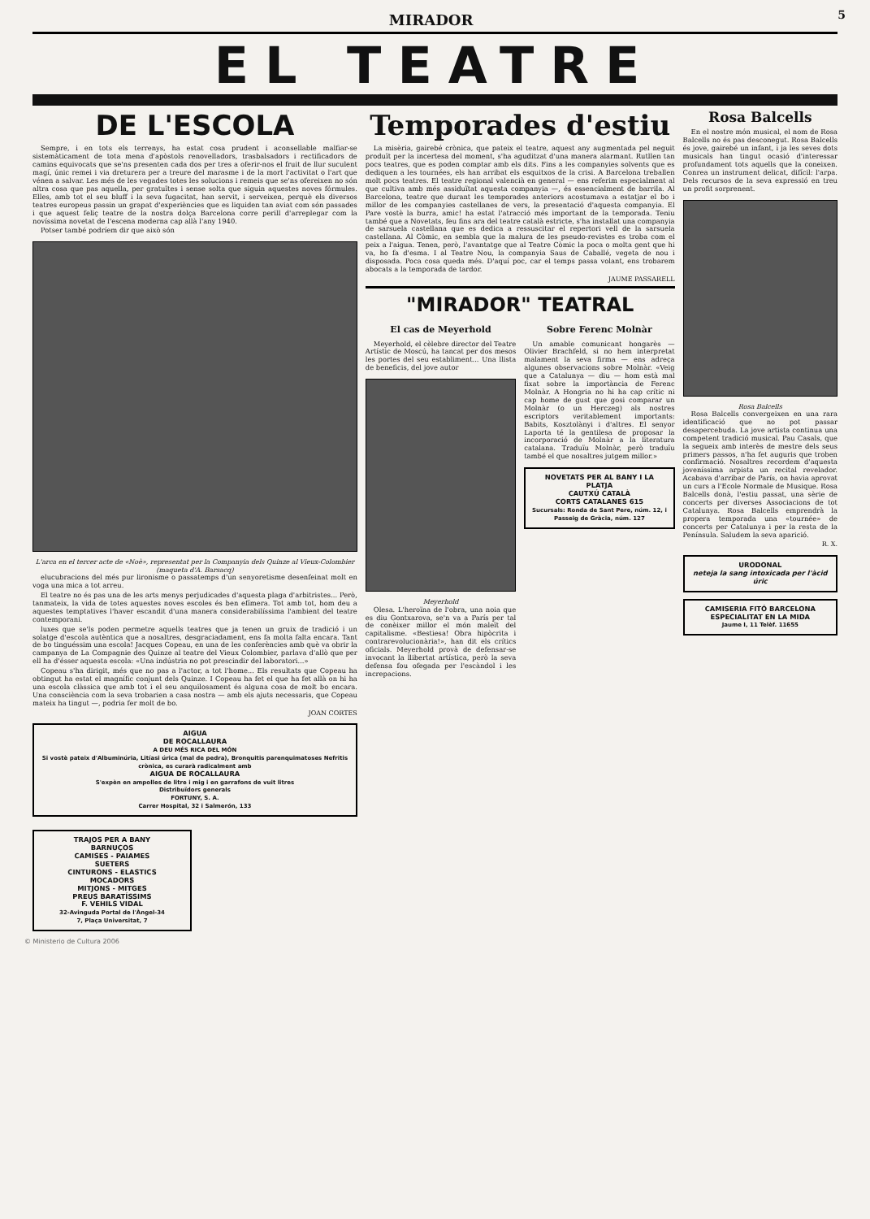MIRADOR 5
EL TEATRE
DE L'ESCOLA
Sempre, i en tots els terrenys, ha estat cosa prudent i aconsellable malfiar-se sistemàticament de tota mena d'apòstols renovelladors, trasbalsadors i rectificadors de camins equivocats que se'ns presenten cada dos per tres a oferir-nos el fruit de llur suculent magí, únic remei i via dreturera per a treure del marasme i de la mort l'activitat o l'art que vénen a salvar. Les més de les vegades totes les solucions i remeis que se'ns ofereixen no són altra cosa que pas aquella, per gratuïtes i sense solta que siguin aquestes noves fórmules. Elles, amb tot el seu bluff i la seva fugacitat, han servit, i serveixen, perquè els diversos teatres europeus passin un grapat d'experiències que es liquiden tan aviat com són passades i que aquest feliç teatre de la nostra dolça Barcelona corre perill d'arreplegar com la novíssima novetat de l'escena moderna cap allà l'any 1940.
Potser també podríem dir que això són
L'arca en el tercer acte de «Noè», representat per la Companyia dels Quinze al Vieux-Colombier (maqueta d'A. Barsacq)
elucubracions del més pur lironisme o passatemps d'un senyoretisme desenfeinat molt en voga una mica a tot arreu.
El teatre no és pas una de les arts menys perjudicades d'aquesta plaga d'arbitristes... Però, tanmateix, la vida de totes aquestes noves escoles és ben efímera. Tot amb tot, hom deu a aquestes temptatives l'haver escandit d'una manera considerabilíssima l'ambient del teatre contemporani.
luxes que se'ls poden permetre aquells teatres que ja tenen un gruix de tradició i un solatge d'escola autèntica que a nosaltres, desgraciadament, ens fa molta falta encara. Tant de bo tinguéssim una escola! Jacques Copeau, en una de les conferències amb què va obrir la campanya de La Compagnie des Quinze al teatre del Vieux Colombier, parlava d'allò que per ell ha d'ésser aquesta escola: «Una indústria no pot prescindir del laboratori...»
Copeau s'ha dirigit, més que no pas a l'actor, a tot l'home... Els resultats que Copeau ha obtingut ha estat el magnífic conjunt dels Quinze. I Copeau ha fet el que ha fet allà on hi ha una escola clàssica que amb tot i el seu anquilosament és alguna cosa de molt bo encara. Una consciència com la seva trobarien a casa nostra — amb els ajuts necessaris, que Copeau mateix ha tingut —, podria fer molt de bo.
JOAN CORTES
AIGUA
DE ROCALLAURA
A DEU MÉS RICA DEL MÓN
Si vostè pateix d'Albuminúria, Litíasi úrica (mal de pedra), Bronquitis parenquimatoses Nefritis crònica, es curarà radicalment amb
AIGUA DE ROCALLAURA
S'expèn en ampolles de litre i mig i en garrafons de vuit litres
Distribuïdors generals
FORTUNY, S. A.
Carrer Hospital, 32 i Salmerón, 133
TRAJOS PER A BANY
BARNUÇOS
CAMISES - PAIAMES
SUETERS
CINTURONS - ELASTICS
MOCADORS
MITJONS - MITGES
PREUS BARATÍSSIMS
F. VEHILS VIDAL
32-Avinguda Portal de l'Àngel-34
7, Plaça Universitat, 7
Temporades d'estiu
La misèria, gairebé crònica, que pateix el teatre, aquest any augmentada pel neguit produït per la incertesa del moment, s'ha aguditzat d'una manera alarmant. Rutllen tan pocs teatres, que es poden comptar amb els dits. Fins a les companyies solvents que es dediquen a les tournées, els han arribat els esquitxos de la crisi. A Barcelona treballen molt pocs teatres. El teatre regional valencià en general — ens referim especialment al que cultiva amb més assiduïtat aquesta companyia —, és essencialment de barrila. Al Barcelona, teatre que durant les temporades anteriors acostumava a estatjar el bo i millor de les companyies castellanes de vers, la presentació d'aquesta companyia. El Pare vostè la burra, amic! ha estat l'atracció més important de la temporada. Teniu també que a Novetats, feu fins ara del teatre català estricte, s'ha installat una companyia de sarsuela castellana que es dedica a ressuscitar el repertori vell de la sarsuela castellana. Al Còmic, en sembla que la malura de les pseudo-revistes es troba com el peix a l'aigua. Tenen, però, l'avantatge que al Teatre Còmic la poca o molta gent que hi va, ho fa d'esma. I al Teatre Nou, la companyia Saus de Caballé, vegeta de nou i disposada. Poca cosa queda més. D'aquí poc, car el temps passa volant, ens trobarem abocats a la temporada de tardor.
JAUME PASSARELL
"MIRADOR" TEATRAL
El cas de Meyerhold
Meyerhold, el cèlebre director del Teatre Artístic de Moscú, ha tancat per dos mesos les portes del seu establiment... Una llista de beneficis, del jove autor
Meyerhold
Olesa. L'heroïna de l'obra, una noia que es diu Gontxarova, se'n va a París per tal de conèixer millor el món maleït del capitalisme. «Bestiesa! Obra hipòcrita i contrarevolucionària!», han dit els crítics oficials. Meyerhold provà de defensar-se invocant la llibertat artística, però la seva defensa fou ofegada per l'escàndol i les increpacions.
Sobre Ferenc Molnàr
Un amable comunicant hongarès — Olivier Brachfeld, si no hem interpretat malament la seva firma — ens adreça algunes observacions sobre Molnàr. «Veig que a Catalunya — diu — hom està mal fixat sobre la importància de Ferenc Molnàr. A Hongria no hi ha cap crític ni cap home de gust que gosi comparar un Molnàr (o un Herczeg) als nostres escriptors veritablement importants: Babits, Kosztolànyi i d'altres. El senyor Laporta té la gentilesa de proposar la incorporació de Molnàr a la literatura catalana. Traduïu Molnàr, però traduïu també el que nosaltres jutgem millor.»
NOVETATS PER AL BANY I LA PLATJA
CAUTXÚ CATALÀ
CORTS CATALANES 615
Sucursals: Ronda de Sant Pere, núm. 12, i Passeig de Gràcia, núm. 127
Rosa Balcells
En el nostre món musical, el nom de Rosa Balcells no és pas desconegut. Rosa Balcells és jove, gairebé un infant, i ja les seves dots musicals han tingut ocasió d'interessar profundament tots aquells que la coneixen. Conrea un instrument delicat, difícil: l'arpa. Dels recursos de la seva expressió en treu un profit sorprenent.
Rosa Balcells
Rosa Balcells convergeixen en una rara identificació que no pot passar desapercebuda. La jove artista continua una competent tradició musical. Pau Casals, que la segueix amb interès de mestre dels seus primers passos, n'ha fet auguris que troben confirmació. Nosaltres recordem d'aquesta joveníssima arpista un recital revelador. Acabava d'arribar de París, on havia aprovat un curs a l'Ecole Normale de Musique. Rosa Balcells donà, l'estiu passat, una sèrie de concerts per diverses Associacions de tot Catalunya. Rosa Balcells emprendrà la propera temporada una «tournée» de concerts per Catalunya i per la resta de la Península. Saludem la seva aparició.
R. X.
URODONAL
neteja la sang intoxicada per l'àcid úric
CAMISERIA FITÓ BARCELONA
ESPECIALITAT EN LA MIDA
Jaume I, 11 Telèf. 11655
© Ministerio de Cultura 2006